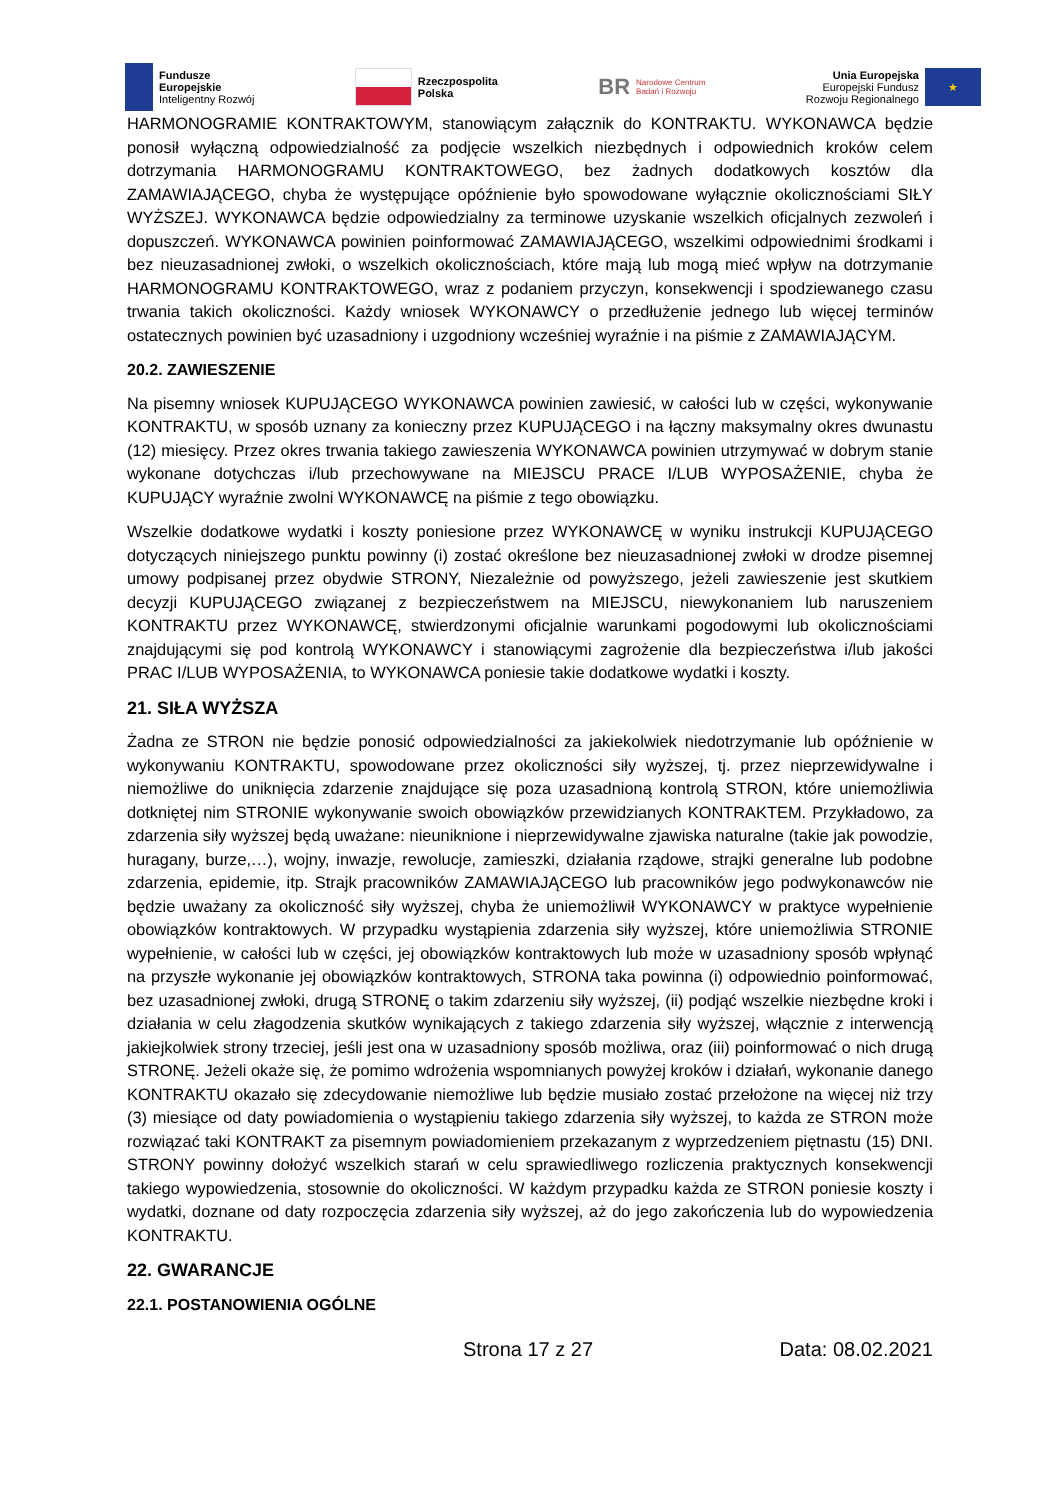Fundusze
Europejskie
Inteligentny Rozwój
Rzeczpospolita
Polska
BR Narodowe Centrum
Badań i Rozwoju
Unia Europejska
Europejski Fundusz
Rozwoju Regionalnego
★
HARMONOGRAMIE KONTRAKTOWYM, stanowiącym załącznik do KONTRAKTU. WYKONAWCA będzie ponosił wyłączną odpowiedzialność za podjęcie wszelkich niezbędnych i odpowiednich kroków celem dotrzymania HARMONOGRAMU KONTRAKTOWEGO, bez żadnych dodatkowych kosztów dla ZAMAWIAJĄCEGO, chyba że występujące opóźnienie było spowodowane wyłącznie okolicznościami SIŁY WYŻSZEJ. WYKONAWCA będzie odpowiedzialny za terminowe uzyskanie wszelkich oficjalnych zezwoleń i dopuszczeń. WYKONAWCA powinien poinformować ZAMAWIAJĄCEGO, wszelkimi odpowiednimi środkami i bez nieuzasadnionej zwłoki, o wszelkich okolicznościach, które mają lub mogą mieć wpływ na dotrzymanie HARMONOGRAMU KONTRAKTOWEGO, wraz z podaniem przyczyn, konsekwencji i spodziewanego czasu trwania takich okoliczności. Każdy wniosek WYKONAWCY o przedłużenie jednego lub więcej terminów ostatecznych powinien być uzasadniony i uzgodniony wcześniej wyraźnie i na piśmie z ZAMAWIAJĄCYM.
20.2. ZAWIESZENIE
Na pisemny wniosek KUPUJĄCEGO WYKONAWCA powinien zawiesić, w całości lub w części, wykonywanie KONTRAKTU, w sposób uznany za konieczny przez KUPUJĄCEGO i na łączny maksymalny okres dwunastu (12) miesięcy. Przez okres trwania takiego zawieszenia WYKONAWCA powinien utrzymywać w dobrym stanie wykonane dotychczas i/lub przechowywane na MIEJSCU PRACE I/LUB WYPOSAŻENIE, chyba że KUPUJĄCY wyraźnie zwolni WYKONAWCĘ na piśmie z tego obowiązku.
Wszelkie dodatkowe wydatki i koszty poniesione przez WYKONAWCĘ w wyniku instrukcji KUPUJĄCEGO dotyczących niniejszego punktu powinny (i) zostać określone bez nieuzasadnionej zwłoki w drodze pisemnej umowy podpisanej przez obydwie STRONY, Niezależnie od powyższego, jeżeli zawieszenie jest skutkiem decyzji KUPUJĄCEGO związanej z bezpieczeństwem na MIEJSCU, niewykonaniem lub naruszeniem KONTRAKTU przez WYKONAWCĘ, stwierdzonymi oficjalnie warunkami pogodowymi lub okolicznościami znajdującymi się pod kontrolą WYKONAWCY i stanowiącymi zagrożenie dla bezpieczeństwa i/lub jakości PRAC I/LUB WYPOSAŻENIA, to WYKONAWCA poniesie takie dodatkowe wydatki i koszty.
21. SIŁA WYŻSZA
Żadna ze STRON nie będzie ponosić odpowiedzialności za jakiekolwiek niedotrzymanie lub opóźnienie w wykonywaniu KONTRAKTU, spowodowane przez okoliczności siły wyższej, tj. przez nieprzewidywalne i niemożliwe do uniknięcia zdarzenie znajdujące się poza uzasadnioną kontrolą STRON, które uniemożliwia dotkniętej nim STRONIE wykonywanie swoich obowiązków przewidzianych KONTRAKTEM. Przykładowo, za zdarzenia siły wyższej będą uważane: nieuniknione i nieprzewidywalne zjawiska naturalne (takie jak powodzie, huragany, burze,…), wojny, inwazje, rewolucje, zamieszki, działania rządowe, strajki generalne lub podobne zdarzenia, epidemie, itp. Strajk pracowników ZAMAWIAJĄCEGO lub pracowników jego podwykonawców nie będzie uważany za okoliczność siły wyższej, chyba że uniemożliwił WYKONAWCY w praktyce wypełnienie obowiązków kontraktowych. W przypadku wystąpienia zdarzenia siły wyższej, które uniemożliwia STRONIE wypełnienie, w całości lub w części, jej obowiązków kontraktowych lub może w uzasadniony sposób wpłynąć na przyszłe wykonanie jej obowiązków kontraktowych, STRONA taka powinna (i) odpowiednio poinformować, bez uzasadnionej zwłoki, drugą STRONĘ o takim zdarzeniu siły wyższej, (ii) podjąć wszelkie niezbędne kroki i działania w celu złagodzenia skutków wynikających z takiego zdarzenia siły wyższej, włącznie z interwencją jakiejkolwiek strony trzeciej, jeśli jest ona w uzasadniony sposób możliwa, oraz (iii) poinformować o nich drugą STRONĘ. Jeżeli okaże się, że pomimo wdrożenia wspomnianych powyżej kroków i działań, wykonanie danego KONTRAKTU okazało się zdecydowanie niemożliwe lub będzie musiało zostać przełożone na więcej niż trzy (3) miesiące od daty powiadomienia o wystąpieniu takiego zdarzenia siły wyższej, to każda ze STRON może rozwiązać taki KONTRAKT za pisemnym powiadomieniem przekazanym z wyprzedzeniem piętnastu (15) DNI. STRONY powinny dołożyć wszelkich starań w celu sprawiedliwego rozliczenia praktycznych konsekwencji takiego wypowiedzenia, stosownie do okoliczności. W każdym przypadku każda ze STRON poniesie koszty i wydatki, doznane od daty rozpoczęcia zdarzenia siły wyższej, aż do jego zakończenia lub do wypowiedzenia KONTRAKTU.
22. GWARANCJE
22.1. POSTANOWIENIA OGÓLNE
Strona 17 z 27 Data: 08.02.2021